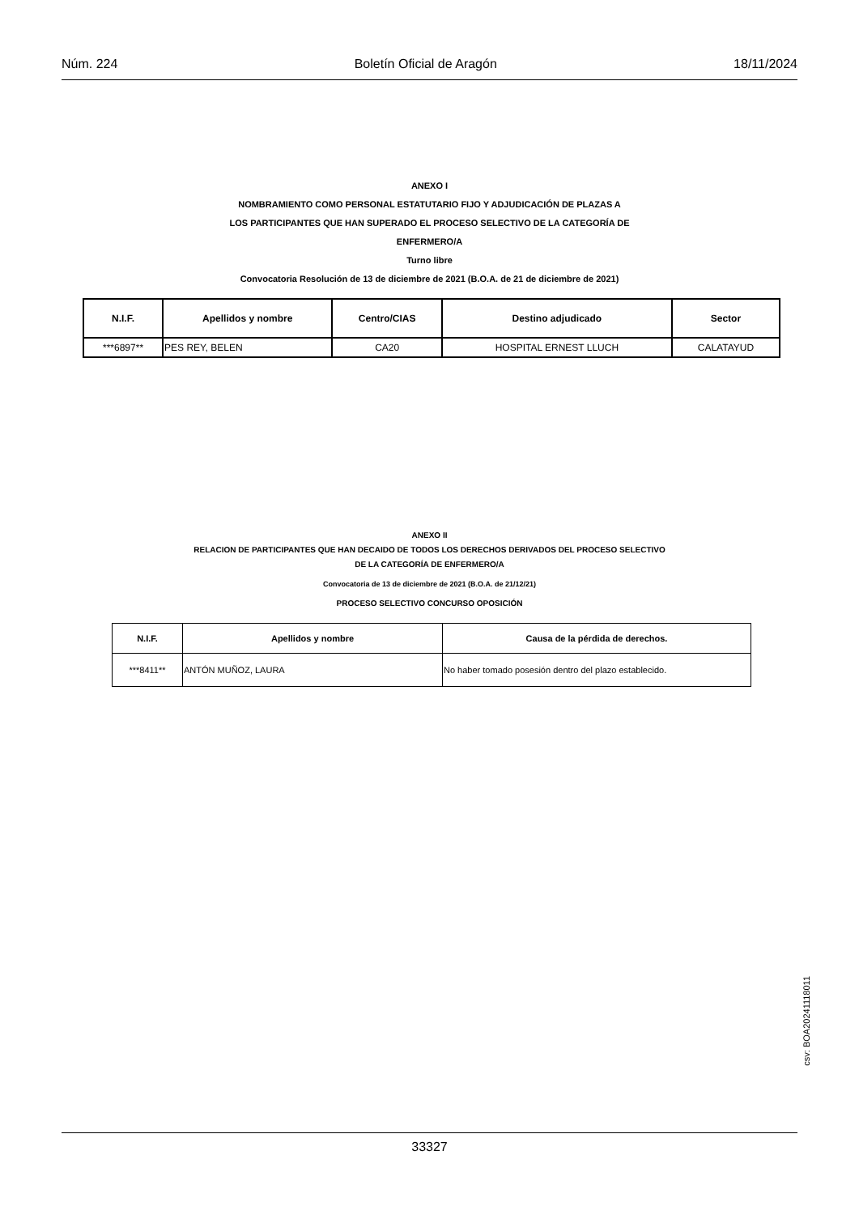Núm. 224 Boletín Oficial de Aragón 18/11/2024
ANEXO I
NOMBRAMIENTO COMO PERSONAL ESTATUTARIO FIJO Y ADJUDICACIÓN DE PLAZAS A
LOS PARTICIPANTES QUE HAN SUPERADO EL PROCESO SELECTIVO DE LA CATEGORÍA DE
ENFERMERO/A
Turno libre
Convocatoria Resolución de 13 de diciembre de 2021 (B.O.A. de 21 de diciembre de 2021)
| N.I.F. | Apellidos y nombre | Centro/CIAS | Destino adjudicado | Sector |
| --- | --- | --- | --- | --- |
| ***6897** | PES REY, BELEN | CA20 | HOSPITAL ERNEST LLUCH | CALATAYUD |
ANEXO II
RELACION DE PARTICIPANTES QUE HAN DECAIDO DE TODOS LOS DERECHOS DERIVADOS DEL PROCESO SELECTIVO
DE LA CATEGORÍA DE ENFERMERO/A
Convocatoria de 13 de diciembre de 2021 (B.O.A. de 21/12/21)
PROCESO SELECTIVO CONCURSO OPOSICIÓN
| N.I.F. | Apellidos y nombre | Causa de la pérdida de derechos. |
| --- | --- | --- |
| ***8411** | ANTÓN MUÑOZ, LAURA | No haber tomado posesión dentro del plazo establecido. |
csv: BOA20241118011
33327